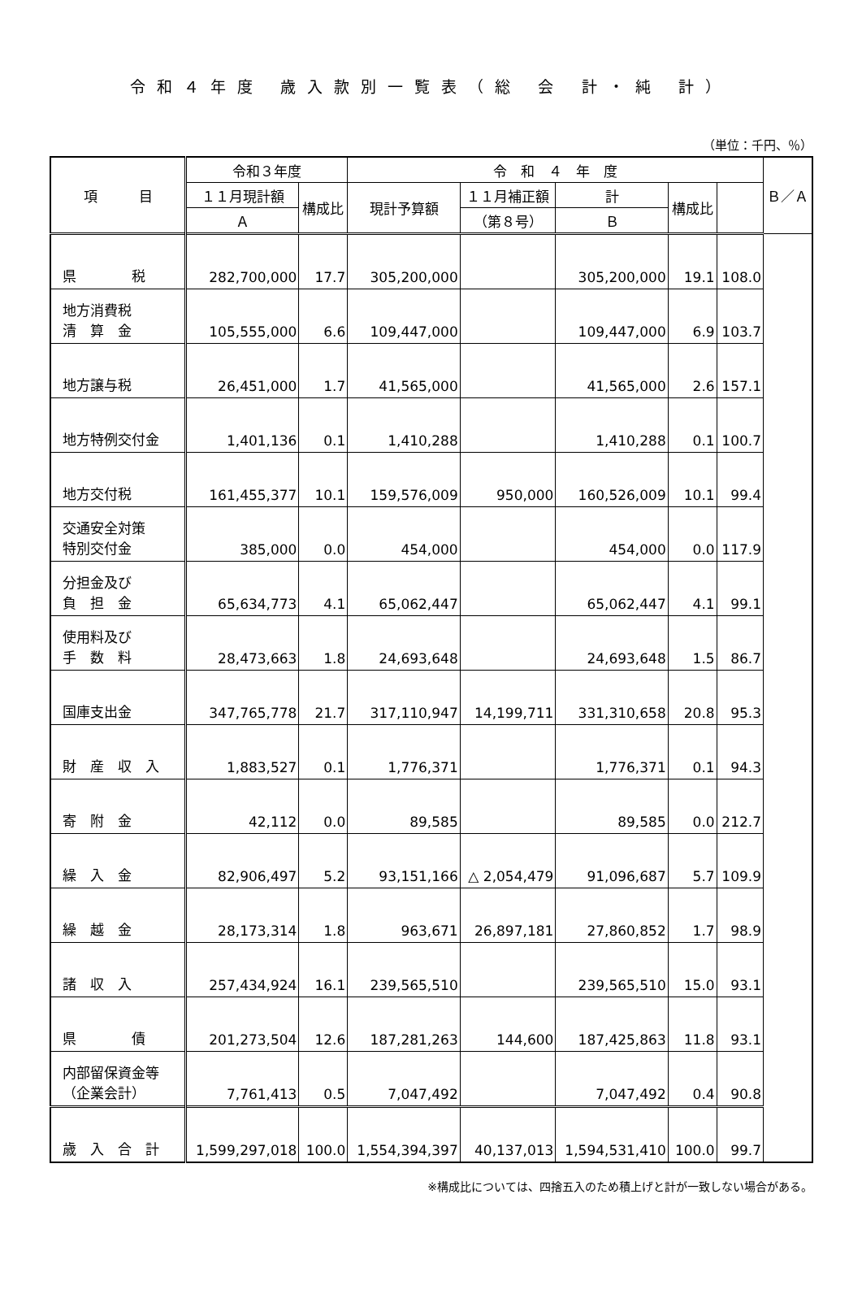令和４年度 歳入款別一覧表（総 会 計・純 計）
（単位：千円、％）
| 項 目 | 令和３年度 | | 令 和 ４ 年 度 | | | | | Ｂ／Ａ |
| --- | --- | --- | --- | --- | --- | --- | --- | --- |
| | １１月現計額 | 構成比 | 現計予算額 | １１月補正額 | 計 | 構成比 | | |
| | Ａ | | | （第８号） | Ｂ | | | |
| 県 税 | 282,700,000 | 17.7 | 305,200,000 | | 305,200,000 | 19.1 | 108.0 | |
| 地方消費税 清 算 金 | 105,555,000 | 6.6 | 109,447,000 | | 109,447,000 | 6.9 | 103.7 | |
| 地方譲与税 | 26,451,000 | 1.7 | 41,565,000 | | 41,565,000 | 2.6 | 157.1 | |
| 地方特例交付金 | 1,401,136 | 0.1 | 1,410,288 | | 1,410,288 | 0.1 | 100.7 | |
| 地方交付税 | 161,455,377 | 10.1 | 159,576,009 | 950,000 | 160,526,009 | 10.1 | 99.4 | |
| 交通安全対策 特別交付金 | 385,000 | 0.0 | 454,000 | | 454,000 | 0.0 | 117.9 | |
| 分担金及び 負 担 金 | 65,634,773 | 4.1 | 65,062,447 | | 65,062,447 | 4.1 | 99.1 | |
| 使用料及び 手 数 料 | 28,473,663 | 1.8 | 24,693,648 | | 24,693,648 | 1.5 | 86.7 | |
| 国庫支出金 | 347,765,778 | 21.7 | 317,110,947 | 14,199,711 | 331,310,658 | 20.8 | 95.3 | |
| 財 産 収 入 | 1,883,527 | 0.1 | 1,776,371 | | 1,776,371 | 0.1 | 94.3 | |
| 寄 附 金 | 42,112 | 0.0 | 89,585 | | 89,585 | 0.0 | 212.7 | |
| 繰 入 金 | 82,906,497 | 5.2 | 93,151,166 | △ 2,054,479 | 91,096,687 | 5.7 | 109.9 | |
| 繰 越 金 | 28,173,314 | 1.8 | 963,671 | 26,897,181 | 27,860,852 | 1.7 | 98.9 | |
| 諸 収 入 | 257,434,924 | 16.1 | 239,565,510 | | 239,565,510 | 15.0 | 93.1 | |
| 県 債 | 201,273,504 | 12.6 | 187,281,263 | 144,600 | 187,425,863 | 11.8 | 93.1 | |
| 内部留保資金等 （企業会計） | 7,761,413 | 0.5 | 7,047,492 | | 7,047,492 | 0.4 | 90.8 | |
| 歳 入 合 計 | 1,599,297,018 | 100.0 | 1,554,394,397 | 40,137,013 | 1,594,531,410 | 100.0 | 99.7 | |
※構成比については、四捨五入のため積上げと計が一致しない場合がある。